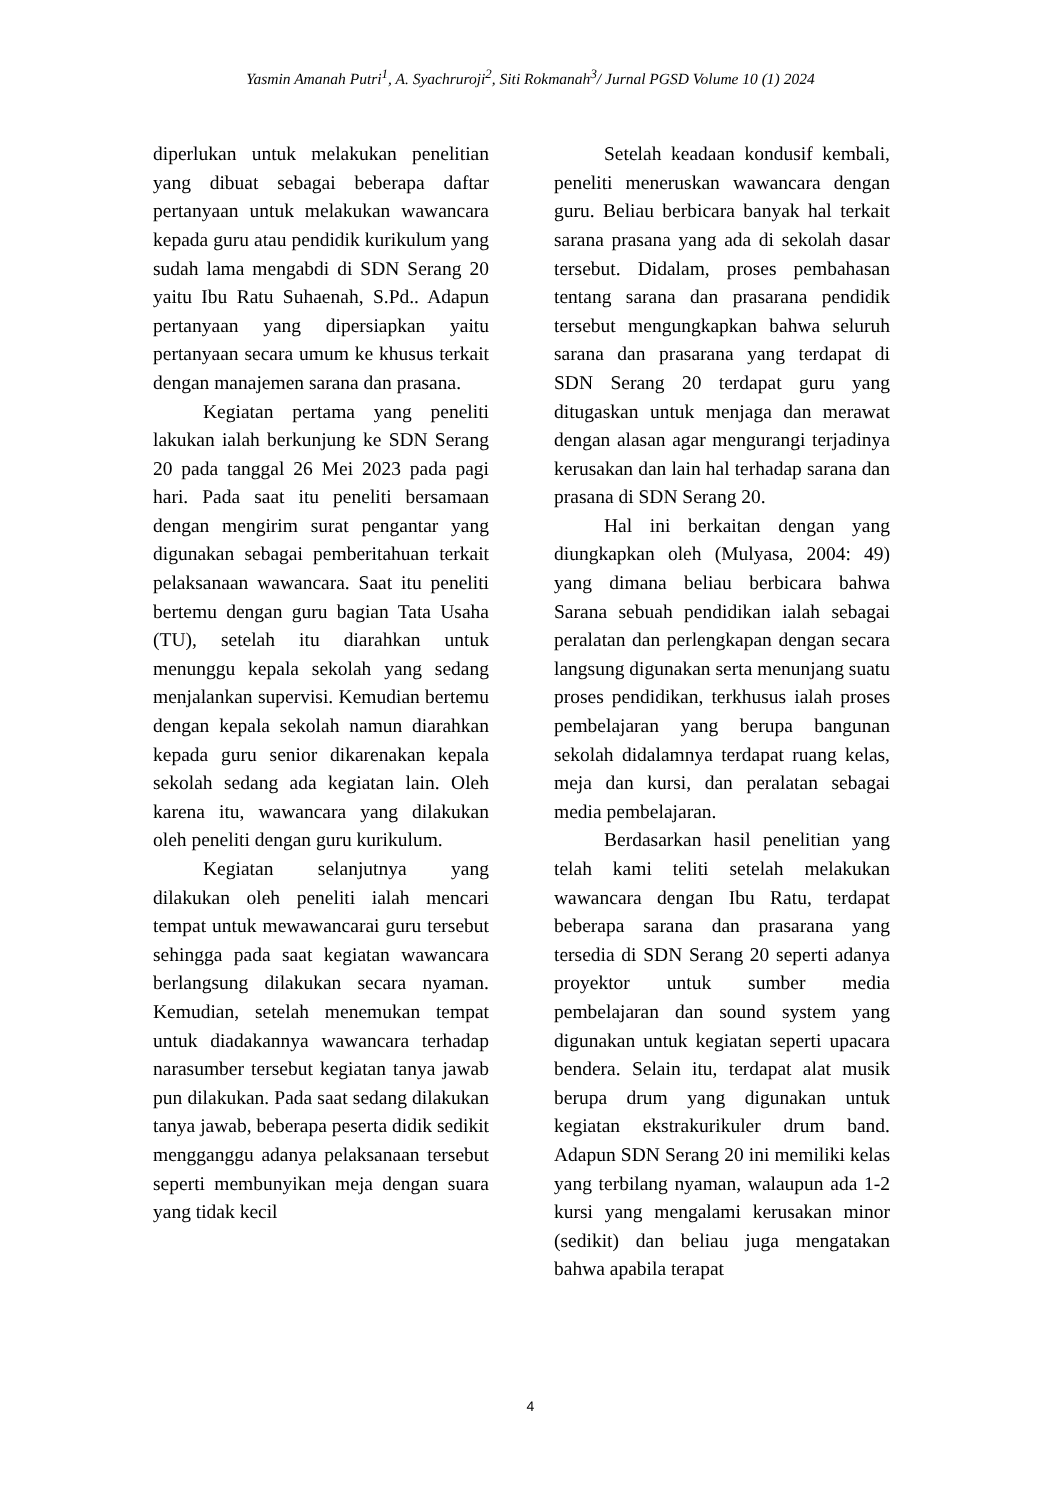Yasmin Amanah Putri<sup>1</sup>, A. Syachruroji<sup>2</sup>, Siti Rokmanah<sup>3</sup>/ Jurnal PGSD Volume 10 (1) 2024
diperlukan untuk melakukan penelitian yang dibuat sebagai beberapa daftar pertanyaan untuk melakukan wawancara kepada guru atau pendidik kurikulum yang sudah lama mengabdi di SDN Serang 20 yaitu Ibu Ratu Suhaenah, S.Pd.. Adapun pertanyaan yang dipersiapkan yaitu pertanyaan secara umum ke khusus terkait dengan manajemen sarana dan prasana.
Kegiatan pertama yang peneliti lakukan ialah berkunjung ke SDN Serang 20 pada tanggal 26 Mei 2023 pada pagi hari. Pada saat itu peneliti bersamaan dengan mengirim surat pengantar yang digunakan sebagai pemberitahuan terkait pelaksanaan wawancara. Saat itu peneliti bertemu dengan guru bagian Tata Usaha (TU), setelah itu diarahkan untuk menunggu kepala sekolah yang sedang menjalankan supervisi. Kemudian bertemu dengan kepala sekolah namun diarahkan kepada guru senior dikarenakan kepala sekolah sedang ada kegiatan lain. Oleh karena itu, wawancara yang dilakukan oleh peneliti dengan guru kurikulum.
Kegiatan selanjutnya yang dilakukan oleh peneliti ialah mencari tempat untuk mewawancarai guru tersebut sehingga pada saat kegiatan wawancara berlangsung dilakukan secara nyaman. Kemudian, setelah menemukan tempat untuk diadakannya wawancara terhadap narasumber tersebut kegiatan tanya jawab pun dilakukan. Pada saat sedang dilakukan tanya jawab, beberapa peserta didik sedikit mengganggu adanya pelaksanaan tersebut seperti membunyikan meja dengan suara yang tidak kecil
Setelah keadaan kondusif kembali, peneliti meneruskan wawancara dengan guru. Beliau berbicara banyak hal terkait sarana prasana yang ada di sekolah dasar tersebut. Didalam, proses pembahasan tentang sarana dan prasarana pendidik tersebut mengungkapkan bahwa seluruh sarana dan prasarana yang terdapat di SDN Serang 20 terdapat guru yang ditugaskan untuk menjaga dan merawat dengan alasan agar mengurangi terjadinya kerusakan dan lain hal terhadap sarana dan prasana di SDN Serang 20.
Hal ini berkaitan dengan yang diungkapkan oleh (Mulyasa, 2004: 49) yang dimana beliau berbicara bahwa Sarana sebuah pendidikan ialah sebagai peralatan dan perlengkapan dengan secara langsung digunakan serta menunjang suatu proses pendidikan, terkhusus ialah proses pembelajaran yang berupa bangunan sekolah didalamnya terdapat ruang kelas, meja dan kursi, dan peralatan sebagai media pembelajaran.
Berdasarkan hasil penelitian yang telah kami teliti setelah melakukan wawancara dengan Ibu Ratu, terdapat beberapa sarana dan prasarana yang tersedia di SDN Serang 20 seperti adanya proyektor untuk sumber media pembelajaran dan sound system yang digunakan untuk kegiatan seperti upacara bendera. Selain itu, terdapat alat musik berupa drum yang digunakan untuk kegiatan ekstrakurikuler drum band. Adapun SDN Serang 20 ini memiliki kelas yang terbilang nyaman, walaupun ada 1-2 kursi yang mengalami kerusakan minor (sedikit) dan beliau juga mengatakan bahwa apabila terapat
4